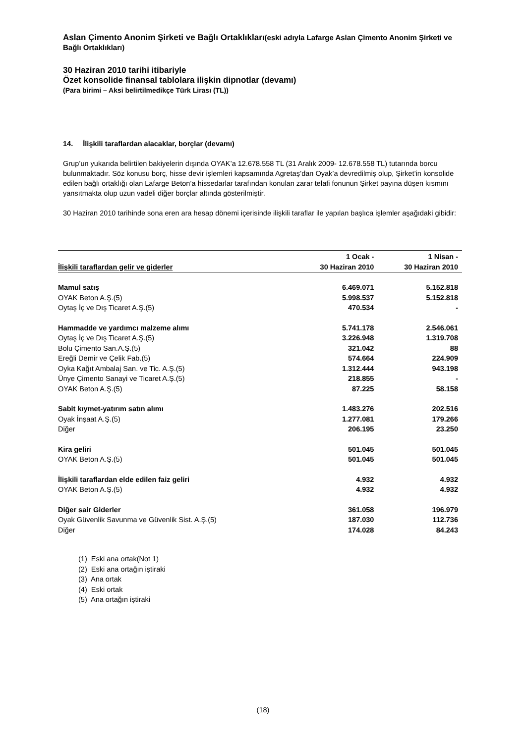Aslan Çimento Anonim Şirketi ve Bağlı Ortaklıkları(eski adıyla Lafarge Aslan Çimento Anonim Şirketi ve Bağlı Ortaklıkları)
30 Haziran 2010 tarihi itibariyle
Özet konsolide finansal tablolara ilişkin dipnotlar (devamı)
(Para birimi – Aksi belirtilmedikçe Türk Lirası (TL))
14. İlişkili taraflardan alacaklar, borçlar (devamı)
Grup’un yukarıda belirtilen bakiyelerin dışında OYAK’a 12.678.558 TL (31 Aralık 2009- 12.678.558 TL) tutarında borcu bulunmaktadır. Söz konusu borç, hisse devir işlemleri kapsamında Agretaş’dan Oyak’a devredilmiş olup, Şirket’in konsolide edilen bağlı ortaklığı olan Lafarge Beton’a hissedarlar tarafından konulan zarar telafi fonunun Şirket payına düşen kısmını yansıtmakta olup uzun vadeli diğer borçlar altında gösterilmiştir.
30 Haziran 2010 tarihinde sona eren ara hesap dönemi içerisinde ilişkili taraflar ile yapılan başlıca işlemler aşağıdaki gibidir:
| İlişkili taraflardan gelir ve giderler | 1 Ocak - 30 Haziran 2010 | 1 Nisan - 30 Haziran 2010 |
| --- | --- | --- |
| Mamul satış | 6.469.071 | 5.152.818 |
| OYAK Beton A.Ş.(5) | 5.998.537 | 5.152.818 |
| Oytaş İç ve Dış Ticaret A.Ş.(5) | 470.534 | - |
| Hammadde ve yardımcı malzeme alımı | 5.741.178 | 2.546.061 |
| Oytaş İç ve Dış Ticaret A.Ş.(5) | 3.226.948 | 1.319.708 |
| Bolu Çimento San.A.Ş.(5) | 321.042 | 88 |
| Ereğli Demir ve Çelik Fab.(5) | 574.664 | 224.909 |
| Oyka Kağıt Ambalaj San. ve Tic. A.Ş.(5) | 1.312.444 | 943.198 |
| Ünye Çimento Sanayi ve Ticaret A.Ş.(5) | 218.855 | - |
| OYAK Beton A.Ş.(5) | 87.225 | 58.158 |
| Sabit kıymet-yatırım satın alımı | 1.483.276 | 202.516 |
| Oyak İnşaat A.Ş.(5) | 1.277.081 | 179.266 |
| Diğer | 206.195 | 23.250 |
| Kira geliri | 501.045 | 501.045 |
| OYAK Beton A.Ş.(5) | 501.045 | 501.045 |
| İlişkili taraflardan elde edilen faiz geliri | 4.932 | 4.932 |
| OYAK Beton A.Ş.(5) | 4.932 | 4.932 |
| Diğer sair Giderler | 361.058 | 196.979 |
| Oyak Güvenlik Savunma ve Güvenlik Sist. A.Ş.(5) | 187.030 | 112.736 |
| Diğer | 174.028 | 84.243 |
(1) Eski ana ortak(Not 1)
(2) Eski ana ortağın iştiraki
(3) Ana ortak
(4) Eski ortak
(5) Ana ortağın iştiraki
(18)